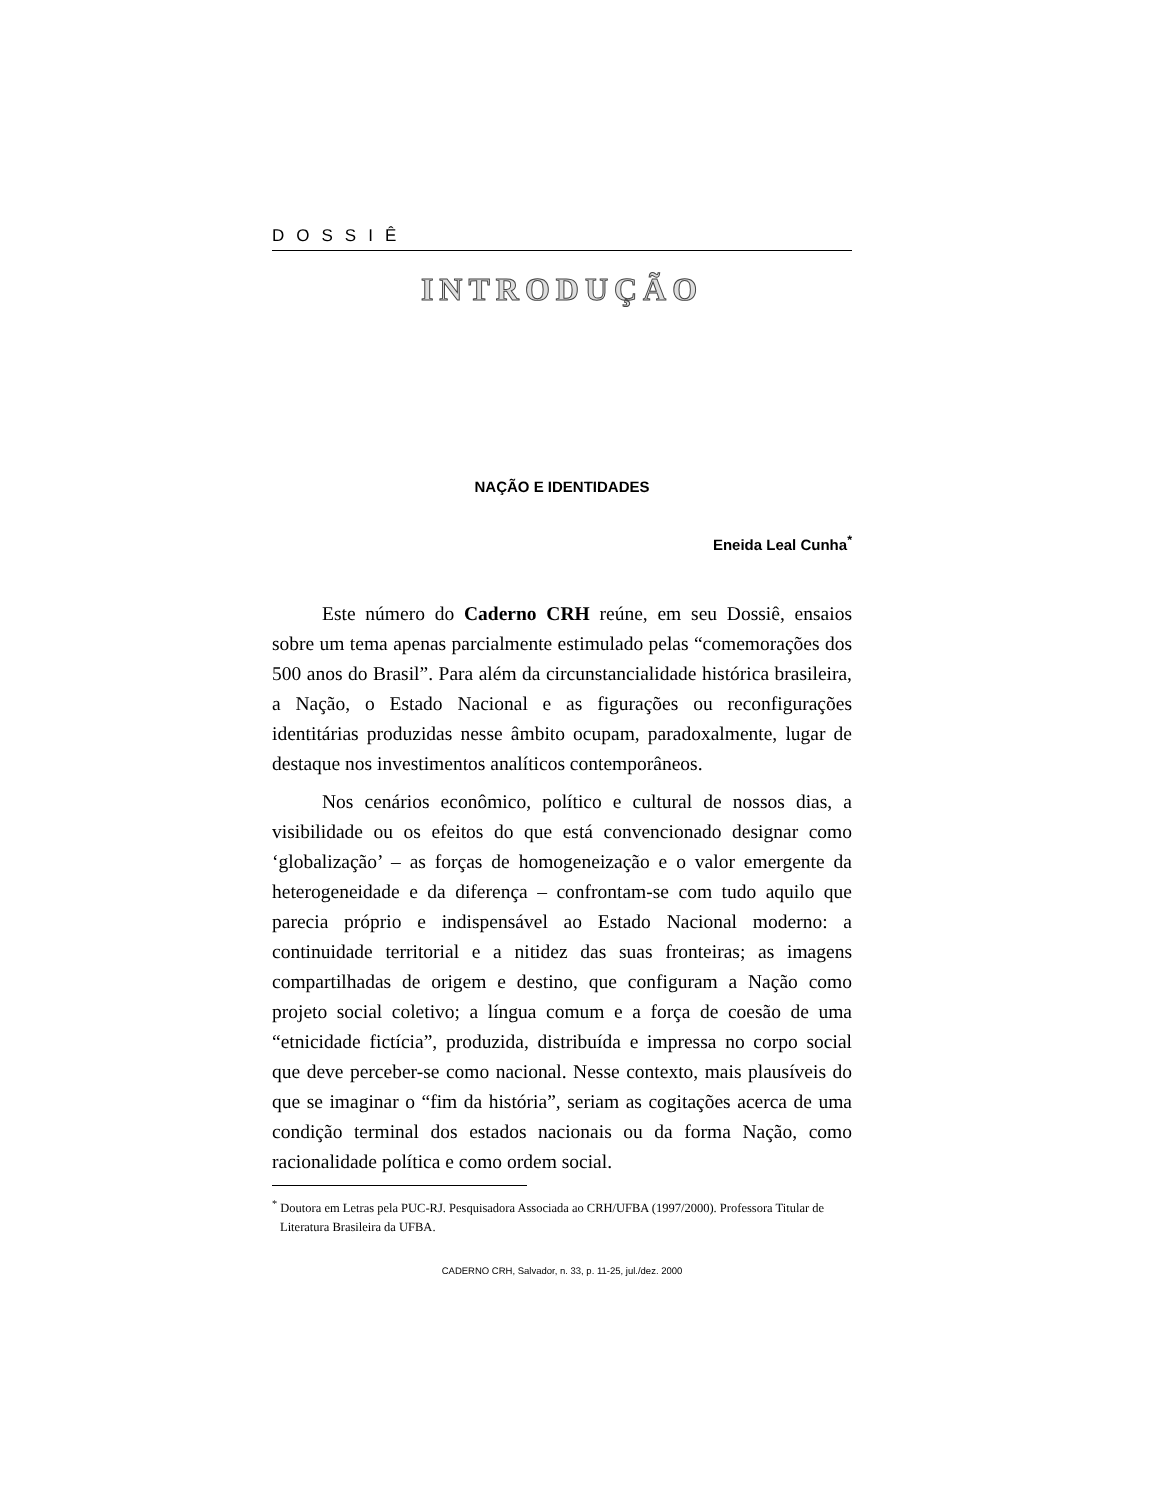DOSSIÊ
INTRODUÇÃO
NAÇÃO E IDENTIDADES
Eneida Leal Cunha<sup>*</sup>
Este número do Caderno CRH reúne, em seu Dossiê, ensaios sobre um tema apenas parcialmente estimulado pelas “comemorações dos 500 anos do Brasil”. Para além da circunstancialidade histórica brasileira, a Nação, o Estado Nacional e as figurações ou reconfigurações identitárias produzidas nesse âmbito ocupam, paradoxalmente, lugar de destaque nos investimentos analíticos contemporâneos.
Nos cenários econômico, político e cultural de nossos dias, a visibilidade ou os efeitos do que está convencionado designar como ‘globalização’ – as forças de homogeneização e o valor emergente da heterogeneidade e da diferença – confrontam-se com tudo aquilo que parecia próprio e indispensável ao Estado Nacional moderno: a continuidade territorial e a nitidez das suas fronteiras; as imagens compartilhadas de origem e destino, que configuram a Nação como projeto social coletivo; a língua comum e a força de coesão de uma “etnicidade fictícia”, produzida, distribuída e impressa no corpo social que deve perceber-se como nacional. Nesse contexto, mais plausíveis do que se imaginar o “fim da história”, seriam as cogitações acerca de uma condição terminal dos estados nacionais ou da forma Nação, como racionalidade política e como ordem social.
<sup>*</sup> Doutora em Letras pela PUC-RJ. Pesquisadora Associada ao CRH/UFBA (1997/2000). Professora Titular de Literatura Brasileira da UFBA.
CADERNO CRH, Salvador, n. 33, p. 11-25, jul./dez. 2000